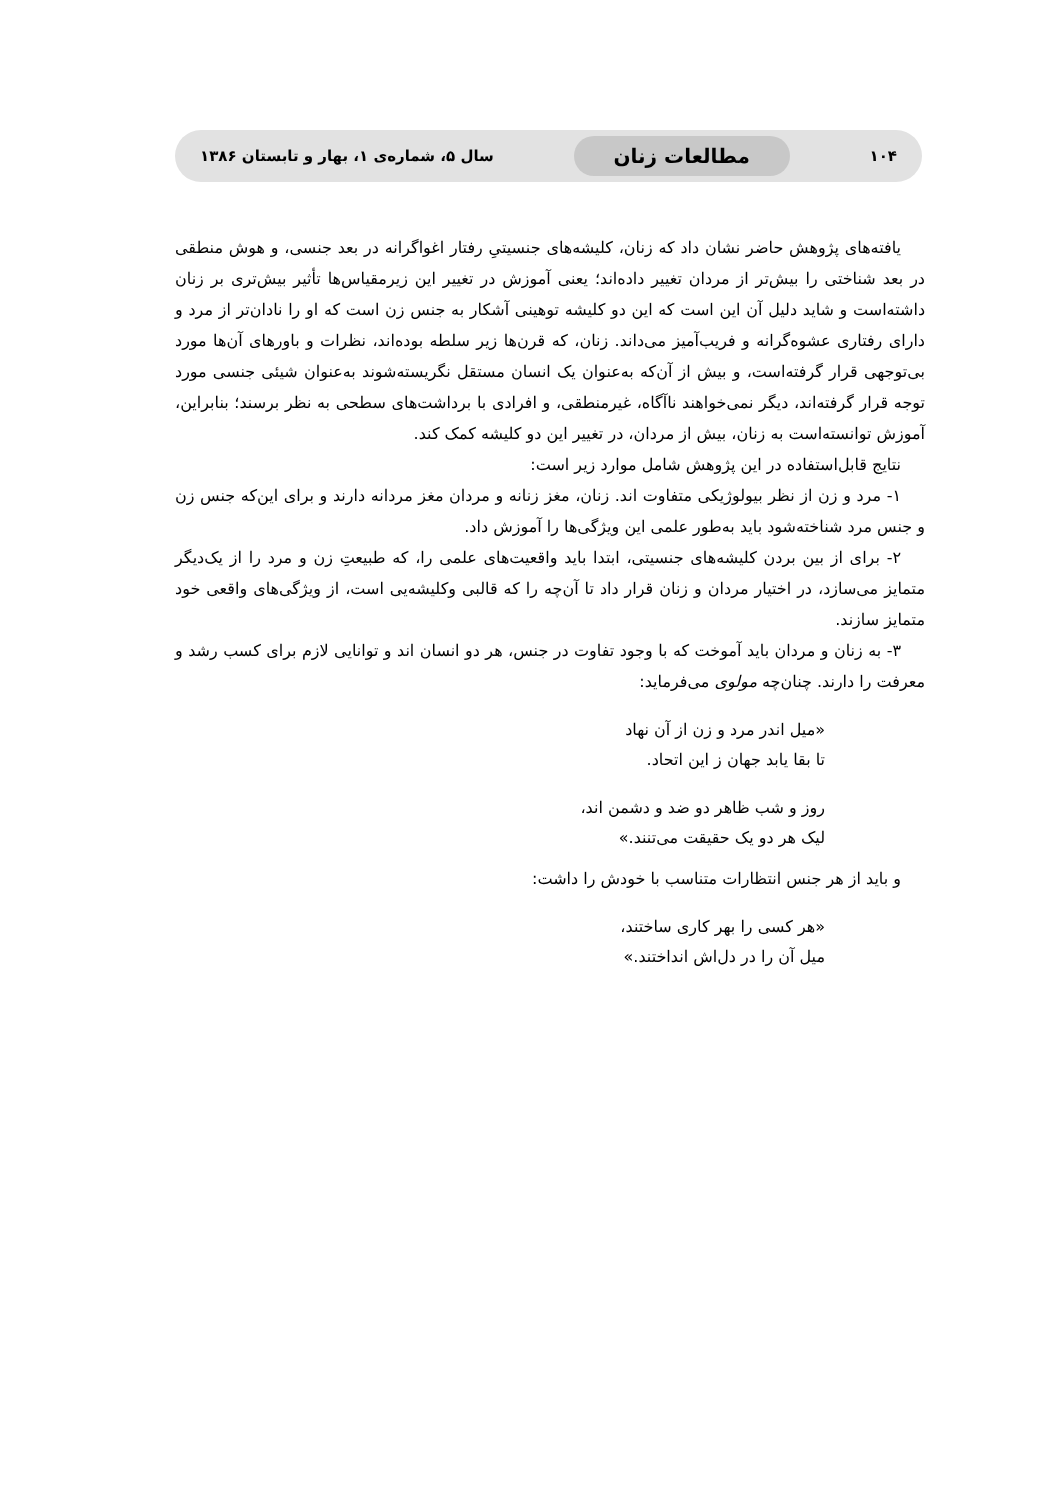۱۰۴ مطالعات زنان سال ۵، شماره‌ی ۱، بهار و تابستان ۱۳۸۶
یافته‌های پژوهش حاضر نشان داد که زنان، کلیشه‌های جنسیتیِ رفتار اغواگرانه در بعد جنسی، و هوش منطقی در بعد شناختی را بیش‌تر از مردان تغییر داده‌اند؛ یعنی آموزش در تغییر این زیرمقیاس‌ها تأثیر بیش‌تری بر زنان داشته‌است و شاید دلیل آن این است که این دو کلیشه توهینی آشکار به جنس زن است که او را نادان‌تر از مرد و دارای رفتاری عشوه‌گرانه و فریب‌آمیز می‌داند. زنان، که قرن‌ها زیر سلطه بوده‌اند، نظرات و باورهای آن‌ها مورد بی‌توجهی قرار گرفته‌است، و بیش از آن‌که به‌عنوان یک انسان مستقل نگریسته‌شوند به‌عنوان شیئی جنسی مورد توجه قرار گرفته‌اند، دیگر نمی‌خواهند ناآگاه، غیرمنطقی، و افرادی با برداشت‌های سطحی به نظر برسند؛ بنابراین، آموزش توانسته‌است به زنان، بیش از مردان، در تغییر این دو کلیشه کمک کند.
نتایج قابل‌استفاده در این پژوهش شامل موارد زیر است:
۱- مرد و زن از نظر بیولوژیکی متفاوت اند. زنان، مغز زنانه و مردان مغز مردانه دارند و برای این‌که جنس زن و جنس مرد شناخته‌شود باید به‌طور علمی این ویژگی‌ها را آموزش داد.
۲- برای از بین بردن کلیشه‌های جنسیتی، ابتدا باید واقعیت‌های علمی را، که طبیعتِ زن و مرد را از یک‌دیگر متمایز می‌سازد، در اختیار مردان و زنان قرار داد تا آن‌چه را که قالبی وکلیشه‌یی است، از ویژگی‌های واقعی خود متمایز سازند.
۳- به زنان و مردان باید آموخت که با وجود تفاوت در جنس، هر دو انسان اند و توانایی لازم برای کسب رشد و معرفت را دارند. چنان‌چه مولوی می‌فرماید:
«میل اندر مرد و زن از آن نهاد
تا بقا یابد جهان ز این اتحاد.
روز و شب ظاهر دو ضد و دشمن اند،
لیک هر دو یک حقیقت می‌تنند.»
و باید از هر جنس انتظارات متناسب با خودش را داشت:
«هر کسی را بهر کاری ساختند،
میل آن را در دل‌اش انداختند.»